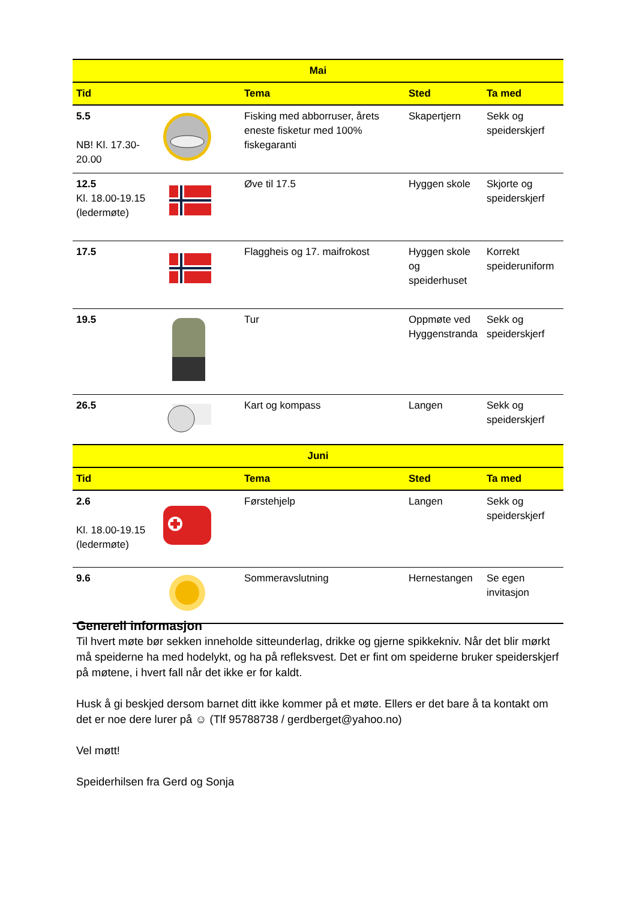| Mai | | | | |
| --- | --- | --- | --- | --- |
| Tid | | Tema | Sted | Ta med |
| 5.5 NB! Kl. 17.30-20.00 | | Fisking med abborruser, årets eneste fisketur med 100% fiskegaranti | Skapertjern | Sekk og speiderskjerf |
| 12.5 Kl. 18.00-19.15 (ledermøte) | | Øve til 17.5 | Hyggen skole | Skjorte og speiderskjerf |
| 17.5 | | Flaggheis og 17. maifrokost | Hyggen skole og speiderhuset | Korrekt speideruniform |
| 19.5 | | Tur | Oppmøte ved Hyggenstranda | Sekk og speiderskjerf |
| 26.5 | | Kart og kompass | Langen | Sekk og speiderskjerf |
| Juni | | | | |
| Tid | | Tema | Sted | Ta med |
| 2.6 Kl. 18.00-19.15 (ledermøte) | | Førstehjelp | Langen | Sekk og speiderskjerf |
| 9.6 | | Sommeravslutning | Hernestangen | Se egen invitasjon |
Generell informasjon
Til hvert møte bør sekken inneholde sitteunderlag, drikke og gjerne spikkekniv. Når det blir mørkt må speiderne ha med hodelykt, og ha på refleksvest. Det er fint om speiderne bruker speiderskjerf på møtene, i hvert fall når det ikke er for kaldt.
Husk å gi beskjed dersom barnet ditt ikke kommer på et møte. Ellers er det bare å ta kontakt om det er noe dere lurer på ☺ (Tlf 95788738 / gerdberget@yahoo.no)
Vel møtt!
Speiderhilsen fra Gerd og Sonja